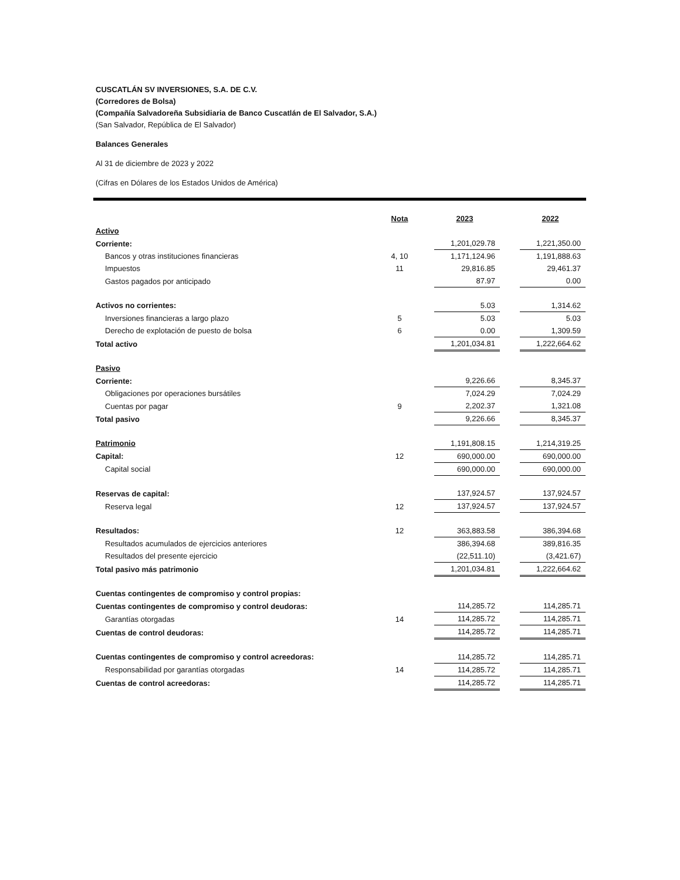CUSCATLÁN SV INVERSIONES, S.A. DE C.V.
(Corredores de Bolsa)
(Compañía Salvadoreña Subsidiaria de Banco Cuscatlán de El Salvador, S.A.)
(San Salvador, República de El Salvador)
Balances Generales
Al 31 de diciembre de 2023 y 2022
(Cifras en Dólares de los Estados Unidos de América)
| | Nota | | 2023 | | 2022 |
| Activo | | | | | |
| Corriente: | | | 1,201,029.78 | | 1,221,350.00 |
| Bancos y otras instituciones financieras | 4, 10 | | 1,171,124.96 | | 1,191,888.63 |
| Impuestos | 11 | | 29,816.85 | | 29,461.37 |
| Gastos pagados por anticipado | | | 87.97 | | 0.00 |
| Activos no corrientes: | | | 5.03 | | 1,314.62 |
| Inversiones financieras a largo plazo | 5 | | 5.03 | | 5.03 |
| Derecho de explotación de puesto de bolsa | 6 | | 0.00 | | 1,309.59 |
| Total activo | | | 1,201,034.81 | | 1,222,664.62 |
| Pasivo | | | | | |
| Corriente: | | | 9,226.66 | | 8,345.37 |
| Obligaciones por operaciones bursátiles | | | 7,024.29 | | 7,024.29 |
| Cuentas por pagar | 9 | | 2,202.37 | | 1,321.08 |
| Total pasivo | | | 9,226.66 | | 8,345.37 |
| Patrimonio | | | 1,191,808.15 | | 1,214,319.25 |
| Capital: | 12 | | 690,000.00 | | 690,000.00 |
| Capital social | | | 690,000.00 | | 690,000.00 |
| Reservas de capital: | | | 137,924.57 | | 137,924.57 |
| Reserva legal | 12 | | 137,924.57 | | 137,924.57 |
| Resultados: | 12 | | 363,883.58 | | 386,394.68 |
| Resultados acumulados de ejercicios anteriores | | | 386,394.68 | | 389,816.35 |
| Resultados del presente ejercicio | | | (22,511.10) | | (3,421.67) |
| Total pasivo más patrimonio | | | 1,201,034.81 | | 1,222,664.62 |
| Cuentas contingentes de compromiso y control propias: | | | | | |
| Cuentas contingentes de compromiso y control deudoras: | | | 114,285.72 | | 114,285.71 |
| Garantías otorgadas | 14 | | 114,285.72 | | 114,285.71 |
| Cuentas de control deudoras: | | | 114,285.72 | | 114,285.71 |
| Cuentas contingentes de compromiso y control acreedoras: | | | 114,285.72 | | 114,285.71 |
| Responsabilidad por garantías otorgadas | 14 | | 114,285.72 | | 114,285.71 |
| Cuentas de control acreedoras: | | | 114,285.72 | | 114,285.71 |